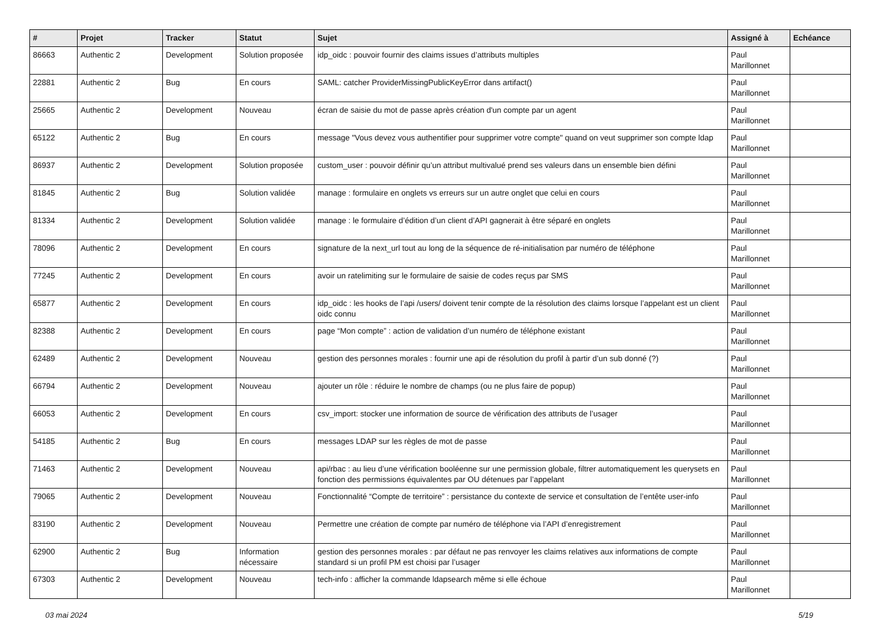| # | Projet | Tracker | Statut | Sujet | Assigné à | Echéance |
| --- | --- | --- | --- | --- | --- | --- |
| 86663 | Authentic 2 | Development | Solution proposée | idp_oidc : pouvoir fournir des claims issues d’attributs multiples | Paul Marillonnet | |
| 22881 | Authentic 2 | Bug | En cours | SAML: catcher ProviderMissingPublicKeyError dans artifact() | Paul Marillonnet | |
| 25665 | Authentic 2 | Development | Nouveau | écran de saisie du mot de passe après création d'un compte par un agent | Paul Marillonnet | |
| 65122 | Authentic 2 | Bug | En cours | message "Vous devez vous authentifier pour supprimer votre compte" quand on veut supprimer son compte ldap | Paul Marillonnet | |
| 86937 | Authentic 2 | Development | Solution proposée | custom_user : pouvoir définir qu’un attribut multivalué prend ses valeurs dans un ensemble bien défini | Paul Marillonnet | |
| 81845 | Authentic 2 | Bug | Solution validée | manage : formulaire en onglets vs erreurs sur un autre onglet que celui en cours | Paul Marillonnet | |
| 81334 | Authentic 2 | Development | Solution validée | manage : le formulaire d’édition d’un client d’API gagnerait à être séparé en onglets | Paul Marillonnet | |
| 78096 | Authentic 2 | Development | En cours | signature de la next_url tout au long de la séquence de ré-initialisation par numéro de téléphone | Paul Marillonnet | |
| 77245 | Authentic 2 | Development | En cours | avoir un ratelimiting sur le formulaire de saisie de codes reçus par SMS | Paul Marillonnet | |
| 65877 | Authentic 2 | Development | En cours | idp_oidc : les hooks de l’api /users/ doivent tenir compte de la résolution des claims lorsque l’appelant est un client oidc connu | Paul Marillonnet | |
| 82388 | Authentic 2 | Development | En cours | page “Mon compte” : action de validation d’un numéro de téléphone existant | Paul Marillonnet | |
| 62489 | Authentic 2 | Development | Nouveau | gestion des personnes morales : fournir une api de résolution du profil à partir d’un sub donné (?) | Paul Marillonnet | |
| 66794 | Authentic 2 | Development | Nouveau | ajouter un rôle : réduire le nombre de champs (ou ne plus faire de popup) | Paul Marillonnet | |
| 66053 | Authentic 2 | Development | En cours | csv_import: stocker une information de source de vérification des attributs de l’usager | Paul Marillonnet | |
| 54185 | Authentic 2 | Bug | En cours | messages LDAP sur les règles de mot de passe | Paul Marillonnet | |
| 71463 | Authentic 2 | Development | Nouveau | api/rbac : au lieu d’une vérification booléenne sur une permission globale, filtrer automatiquement les querysets en fonction des permissions équivalentes par OU détenues par l’appelant | Paul Marillonnet | |
| 79065 | Authentic 2 | Development | Nouveau | Fonctionnalité “Compte de territoire” : persistance du contexte de service et consultation de l’entête user-info | Paul Marillonnet | |
| 83190 | Authentic 2 | Development | Nouveau | Permettre une création de compte par numéro de téléphone via l’API d’enregistrement | Paul Marillonnet | |
| 62900 | Authentic 2 | Bug | Information nécessaire | gestion des personnes morales : par défaut ne pas renvoyer les claims relatives aux informations de compte standard si un profil PM est choisi par l’usager | Paul Marillonnet | |
| 67303 | Authentic 2 | Development | Nouveau | tech-info : afficher la commande ldapsearch même si elle échoue | Paul Marillonnet | |
03 mai 2024 5/19